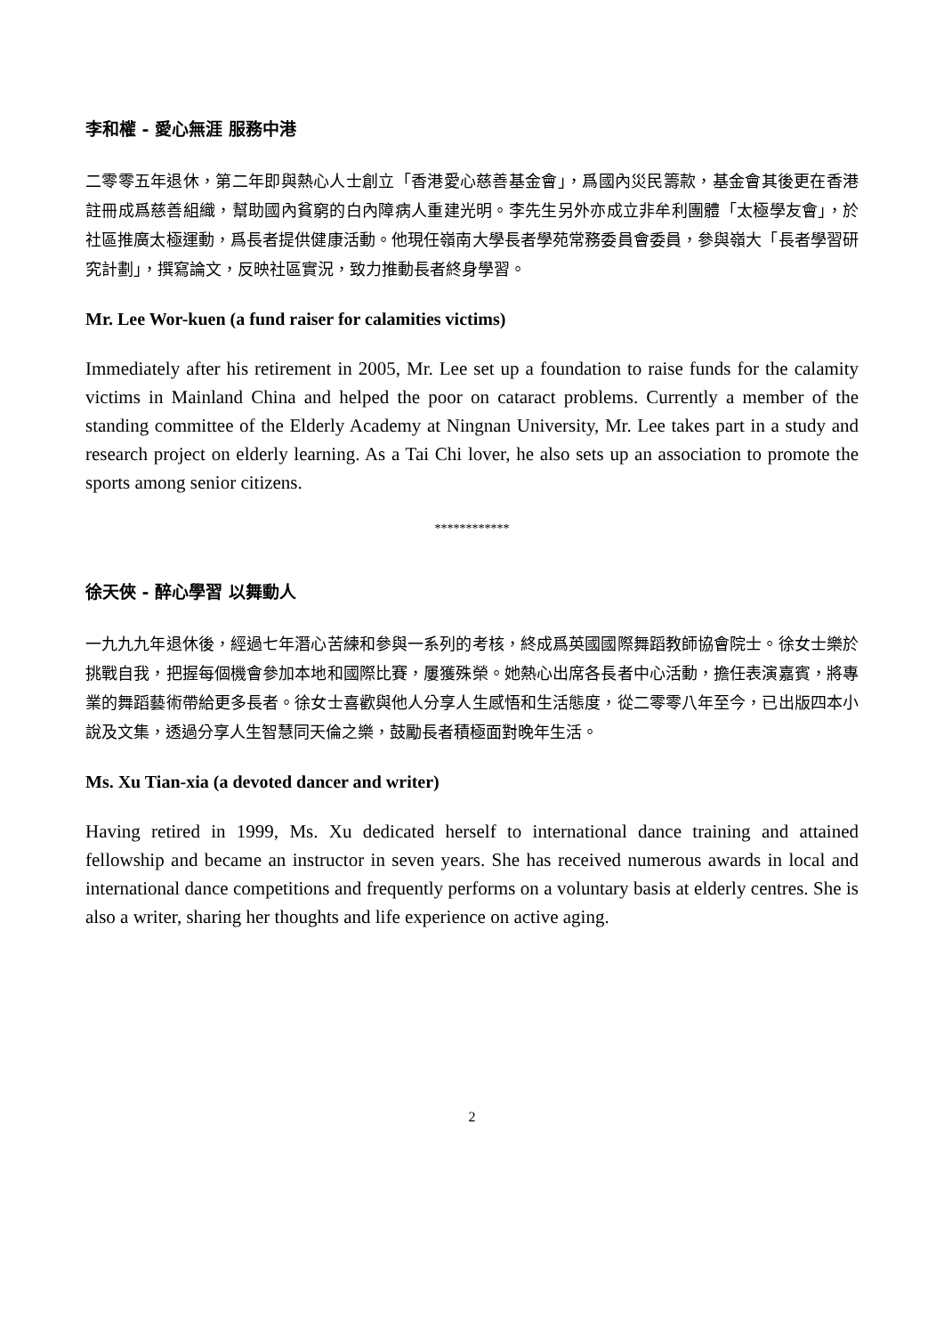李和權 - 愛心無涯 服務中港
二零零五年退休，第二年即與熱心人士創立「香港愛心慈善基金會」，爲國內災民籌款，基金會其後更在香港註冊成爲慈善組織，幫助國內貧窮的白內障病人重建光明。李先生另外亦成立非牟利團體「太極學友會」，於社區推廣太極運動，爲長者提供健康活動。他現任嶺南大學長者學苑常務委員會委員，參與嶺大「長者學習研究計劃」，撰寫論文，反映社區實況，致力推動長者終身學習。
Mr. Lee Wor-kuen (a fund raiser for calamities victims)
Immediately after his retirement in 2005, Mr. Lee set up a foundation to raise funds for the calamity victims in Mainland China and helped the poor on cataract problems. Currently a member of the standing committee of the Elderly Academy at Ningnan University, Mr. Lee takes part in a study and research project on elderly learning. As a Tai Chi lover, he also sets up an association to promote the sports among senior citizens.
************
徐天俠 - 醉心學習 以舞動人
一九九九年退休後，經過七年潛心苦練和參與一系列的考核，終成爲英國國際舞蹈教師協會院士。徐女士樂於挑戰自我，把握每個機會參加本地和國際比賽，屢獲殊榮。她熱心出席各長者中心活動，擔任表演嘉賓，將專業的舞蹈藝術帶給更多長者。徐女士喜歡與他人分享人生感悟和生活態度，從二零零八年至今，已出版四本小說及文集，透過分享人生智慧同天倫之樂，鼓勵長者積極面對晚年生活。
Ms. Xu Tian-xia (a devoted dancer and writer)
Having retired in 1999, Ms. Xu dedicated herself to international dance training and attained fellowship and became an instructor in seven years. She has received numerous awards in local and international dance competitions and frequently performs on a voluntary basis at elderly centres. She is also a writer, sharing her thoughts and life experience on active aging.
2